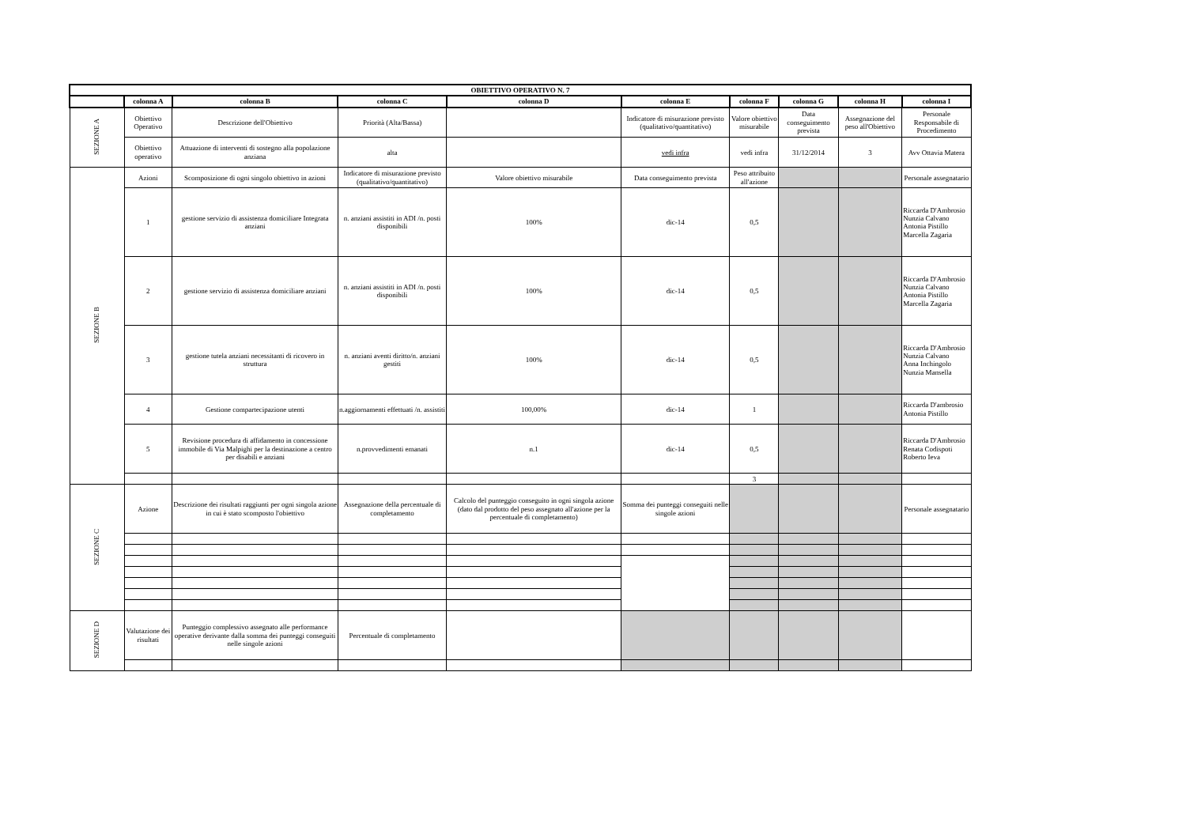| OBIETTIVO OPERATIVO N. 7 | | | | | | | | | |
| --- | --- | --- | --- | --- | --- | --- | --- | --- | --- |
| | colonna A | colonna B | colonna C | colonna D | colonna E | colonna F | colonna G | colonna H | colonna I |
| SEZIONE A | Obiettivo Operativo | Descrizione dell'Obiettivo | Priorità (Alta/Bassa) | | Indicatore di misurazione previsto (qualitativo/quantitativo) | Valore obiettivo misurabile | Data conseguimento prevista | Assegnazione del peso all'Obiettivo | Personale Responsabile di Procedimento |
| | Obiettivo operativo | Attuazione di interventi di sostegno alla popolazione anziana | alta | | vedi infra | vedi infra | 31/12/2014 | 3 | Avv Ottavia Matera |
| SEZIONE B | Azioni | Scomposizione di ogni singolo obiettivo in azioni | Indicatore di misurazione previsto (qualitativo/quantitativo) | Valore obiettivo misurabile | Data conseguimento prevista | Peso attribuito all'azione | | | Personale assegnatario |
| | 1 | gestione servizio di assistenza domiciliare Integrata anziani | n. anziani assistiti in ADI /n. posti disponibili | 100% | dic-14 | 0,5 | | | Riccarda D'Ambrosio Nunzia Calvano Antonia Pistillo Marcella Zagaria |
| | 2 | gestione servizio di assistenza domiciliare anziani | n. anziani assistiti in ADI /n. posti disponibili | 100% | dic-14 | 0,5 | | | Riccarda D'Ambrosio Nunzia Calvano Antonia Pistillo Marcella Zagaria |
| | 3 | gestione tutela anziani necessitanti di ricovero in struttura | n. anziani aventi diritto/n. anziani gestiti | 100% | dic-14 | 0,5 | | | Riccarda D'Ambrosio Nunzia Calvano Anna Inchingolo Nunzia Mansella |
| | 4 | Gestione compartecipazione utenti | n.aggiornamenti effettuati /n. assistiti | 100,00% | dic-14 | 1 | | | Riccarda D'ambrosio Antonia Pistillo |
| | 5 | Revisione procedura di affidamento in concessione immobile di Via Malpighi per la destinazione a centro per disabili e anziani | n.provvedimenti emanati | n.1 | dic-14 | 0,5 | | | Riccarda D'Ambrosio Renata Codispoti Roberto Ieva |
| | | | | | | 3 | | | |
| SEZIONE C | Azione | Descrizione dei risultati raggiunti per ogni singola azione in cui è stato scomposto l'obiettivo | Assegnazione della percentuale di completamento | Calcolo del punteggio conseguito in ogni singola azione (dato dal prodotto del peso assegnato all'azione per la percentuale di completamento) | Somma dei punteggi conseguiti nelle singole azioni | | | | Personale assegnatario |
| SEZIONE D | Valutazione dei risultati | Punteggio complessivo assegnato alle performance operative derivante dalla somma dei punteggi conseguiti nelle singole azioni | Percentuale di completamento | | | | | | |